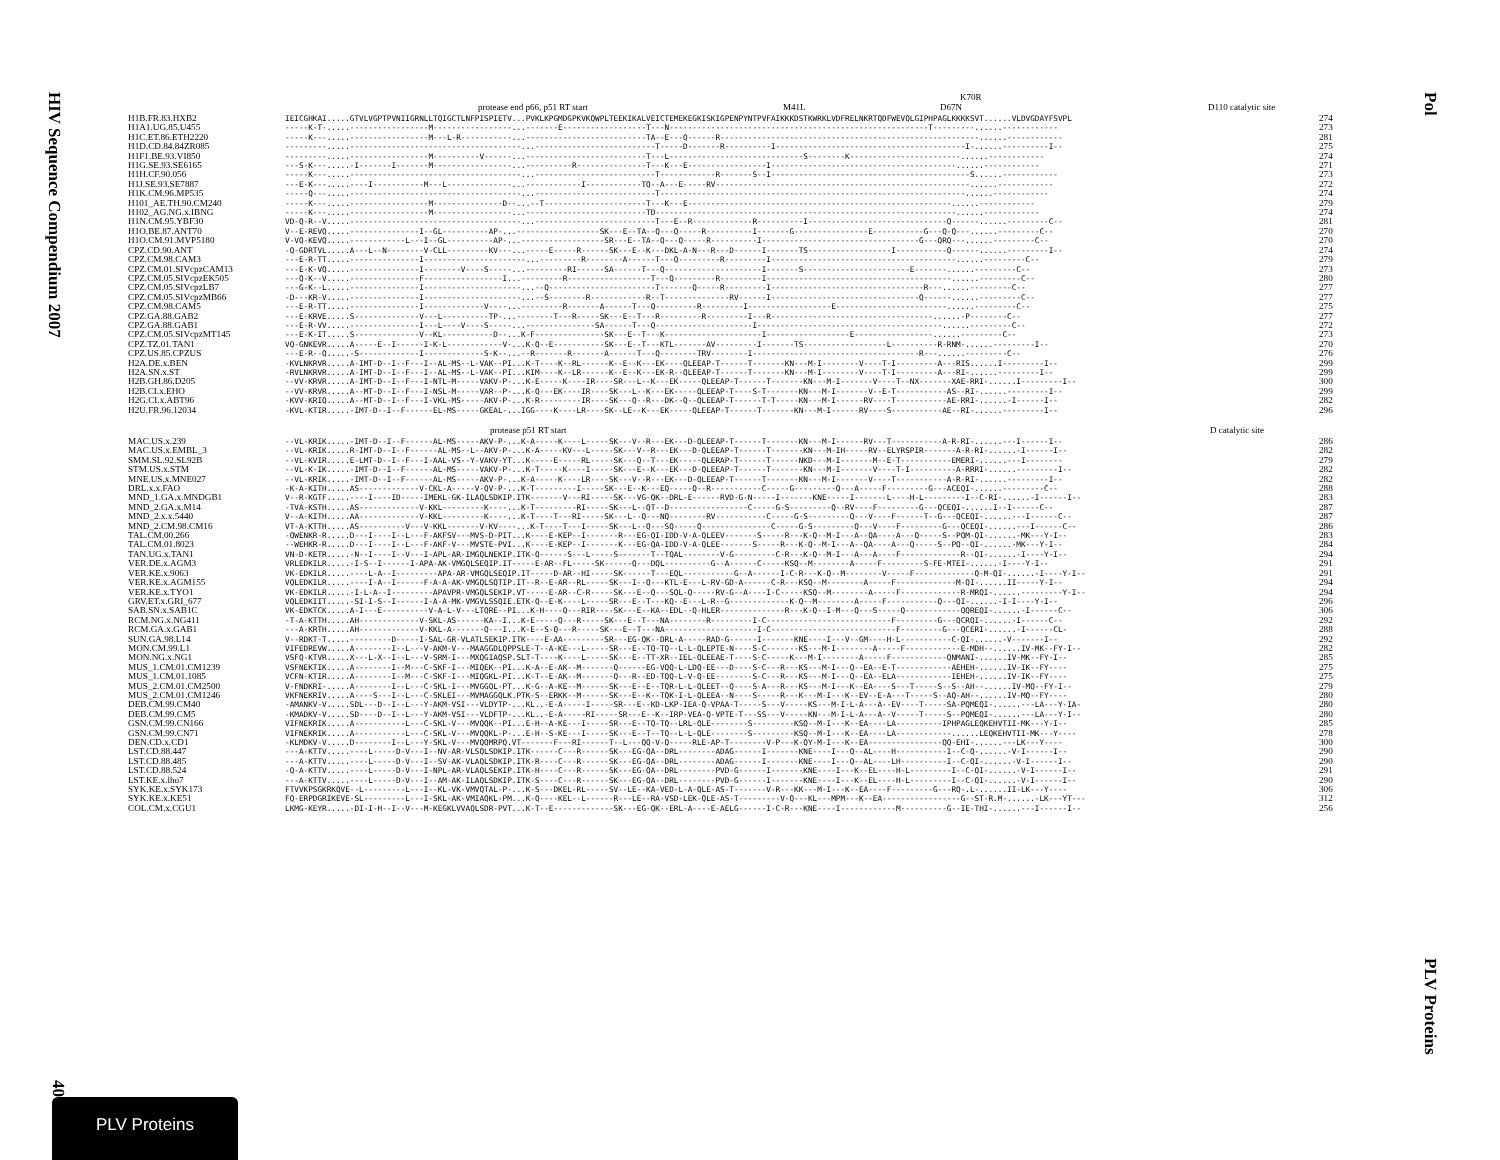HIV Sequence Compendium 2007
407
Pol
PLV Proteins
protease end p66, p51 RT start M41L D67N
K70R
D110 catalytic site
| H1B.FR.83.HXB2 | IEICGHKAI.....GTVLVGPTPVNIIGRNLLTQIGCTLNFPISPIETV...PVKLKPGMDGPKVKQWPLTEEKIKALVEICTEMEKEGKISKIGPENPYNTPVFAIKKKDSTKWRKLVDFRELNKRTQDFWEVQLGIPHPAGLKKKKSVT......VLDVGDAYFSVPL | 274 |
| H1A1.UG.85.U455 | -----K-T-.....-----------------M-----------------...-------E------------------T---N--------------------------------------------------------T---------......------------ | 273 |
| H1C.ET.86.ETH2220 | -----K---.....-----------------M---L-R-----------...--------------------------TA--E---Q------R--------------------------------------------------------......------------ | 281 |
| H1D.CD.84.84ZR085 | ---------.....-------------------------------------...--------------------------T-----D-------R----------I-----------------------------------------I-......----------I-- | 275 |
| H1F1.BE.93.VI850 | ---------.....-----------------M----------V------...--------------------------T---L-----------------------------S--------K------------------------......------------ | 274 |
| H1G.SE.93.SE6165 | ---S-K---.....-I-------I-------M-----------------...----------R---------------T---K---E-----------------I----------------------------------------......------------ | 271 |
| H1H.CF.90.056 | -----K---.....-------------------------------------...--------------------------T------------R-------S--I-------------------------------------------S......------------ | 273 |
| H1J.SE.93.SE7887 | ---E-K---.....----I-----------M---L--------------...------------I------------TQ--A---E-----RV-------------------------------------------------------......------------ | 272 |
| H1K.CM.96.MP535 | -----Q---.....-------------------------------------...--------------------------T------------------------------------------------------------------......------------ | 274 |
| H101_AE.TH.90.CM240 | -----K---.....-----------------M---------------D--...--T----------------------T---K---E---------------------------------------------------------......------------ | 279 |
| H102_AG.NG.x.IBNG | -----K---.....-----------------M-----------------...--------------------------TD-----------------------------------------------------------------......------------ | 274 |
| H1N.CM.95.YBF30 | VD-Q-R--V.....-------------------------------------...--------------------------T---E--R-------------R----------I------------------------------Q------......---------C-- | 281 |
| H1O.BE.87.ANT70 | V--E-REVQ.....---------------I--GL----------AP-...------------------SK---E--TA--Q---Q-----R----------I-------G----------------E-----------G---Q-Q---......---------C-- | 270 |
| H1O.CM.91.MVP5180 | V-VQ-KEVQ.....------------L---I--GL----------AP-...------------------SR---E--TA--Q---Q-----R----------I----------------------------------G---QRQ---......---------C-- | 270 |
| CPZ.CD.90.ANT | -Q-GDRTVL.....A---L--N--------V-CLL---------KV---...-----E-----R------SK---E--K---DKL-A-N---R---D------I-------TS------------------I-----------Q------......---------I-- | 274 |
| CPZ.CM.98.CAM3 | ---E-R-TT.....---------------I----------------------...---------R--------A------T---Q---------R---------I----------------------------------------......---------C-- | 279 |
| CPZ.CM.01.SIVcpzCAM13 | ---E-K-VQ.....---------------I--------V----S-----...---------RI------SA------T---Q---------------------I-------S-----------------------E-------......---------C-- | 273 |
| CPZ.CM.05.SIVcpzEK505 | ---Q-K--V.....---------------F-----------------I...---------R------------------T---Q---------R---------I----------------------------------------......---------C-- | 280 |
| CPZ.CM.05.SIVcpzLB7 | ---G-K--L.....---------------I---------------------...--Q-----------------------T-------Q-----R---------I---------------------------------R---......---------C-- | 277 |
| CPZ.CM.05.SIVcpzMB66 | -D---KR-V.....---------------I---------------------...--S--------R------------R--T--------------RV------I--------------------------------Q------......---------C-- | 277 |
| CPZ.CM.98.CAM5 | ---E-R-TT.....---------------I-------------V----...---------R-------A------T---Q---------R---------I------------------E------------------------......---------C-- | 275 |
| CPZ.GA.88.GAB2 | ---E-KRVE.....S--------------V---L----------TP-...--------T---R-----SK---E--T---R---------R---------I---R-----------------------------------......-P--------C-- | 277 |
| CPZ.GA.88.GAB1 | ---E-R-VV.....---------------I---L----V----S-----...---------------SA------T---Q---------------------I----------------------------------------......---------C-- | 272 |
| CPZ.CM.05.SIVcpzMT145 | ---E-K-IT.....S--------------V--KL-----------D--...K-F---------------SK---E--T---K---------------------I------------------E-----------------......---------C-- | 273 |
| CPZ.TZ.01.TAN1 | VQ-GNKEVR.....A-----E--I------I-K-L------------V-...K-Q--E-----------SK---E--T---KTL-------AV---------I-------TS------------------L----------R-RNM-......---------I-- | 270 |
| CPZ.US.85.CPZUS | ---E-R--Q.....-S-------------I-------------S-K--...--R-------R-------A------T---Q--------TRV--------I------------------------------------R---......---------C-- | 276 |
| H2A.DE.x.BEN | -KVLNKRVR.....A-IMT-D--I--F---I--AL-MS--L-VAK--PI...K-T----K--RL------K--E--K---EK----QLEEAP-T------T-------KN---M-I--------V----T-I---------A---RIS......I---------I-- | 299 |
| H2A.SN.x.ST | -RVLNKRVR.....A-IMT-D--I--F---I--AL-MS--L-VAK--PI...KIM----K--LR------K--E--K---EK-R--QLEEAP-T------T-------KN---M-I--------V----T-I---------A---RI-......---------I-- | 299 |
| H2B.GH.86.D205 | --VV-KRVR.....A-IMT-D--I--F---I-NTL-M-----VAKV-P-...K-E-----K----IR----SR---L--K---EK-----QLEEAP-T------T-------KN---M-I-------V----T--NX-------XAE-RRI-......I---------I-- | 300 |
| H2B.CI.x.EHO | --VV-KRVR.....A--MT-D--I--F---I-NSL-M-----VAR--P-...K-Q---EK----IR----SK---L--K---EK-----QLEEAP-T----S-T-------KN---M-I-------V--E-T-----------AS--RI-......---------I-- | 299 |
| H2G.CI.x.ABT96 | -KVV-KRIQ.....A--MT-D--I--F---I-VKL-MS-----AKV-P-...K-R---------IR----SK---Q--R---DK--Q--QLEEAP-T------T-T-----KN---M-I------RV----T-----------AE-RRI-......-I------I-- | 282 |
| H2U.FR.96.12034 | -KVL-KTIR.....-IMT-D--I--F------EL-MS-----GKEAL-...IGG----K----LR----SK--LE--K---EK-----QLEEAP-T------T-------KN---M-I------RV----S-----------AE--RI-......---------I-- | 296 |
protease p51 RT start D catalytic site
| MAC.US.x.239 | --VL-KRIK.....-IMT-D--I--F------AL-MS-----AKV-P-...K-A-----K----L-----SK---V--R---EK---D-QLEEAP-T------T-------KN---M-I------RV---T-----------A-R-RI-......---I------I-- | 286 |
| MAC.US.x.EMBL_3 | --VL-KRIK.....R-IMT-D--I--F------AL-MS--L--AKV-P-...K-A-----KV---L-----SK---V--R---EK---D-QLEEAP-T------T-------KN---M-IH-----RV--ELYRSPIR-------A-R-RI-......-I------I-- | 282 |
| SMM.SL.92.SL92B | --VL-KVIR.....E-LMT-D--I--F---I-AAL-VS--Y-VAKV-YT...K-----E-----RL-----SK---Q--T---EK-----QLERAP-T------T------NKD---M-I-------M--E-T-----------EMERI-......---I-------- | 279 |
| STM.US.x.STM | --VL-K-IK.....-IMT-D--I--F------AL-MS-----VAKV-P-...K-T-----K----I-----SK---E--K---EK---D-QLEEAP-T------T-------KN---M-I-------V----T-I----------A-RRRI-......---------I-- | 282 |
| MNE.US.x.MNE027 | --VL-KRIK.....-IMT-D--I--F------AL-MS-----AKV-P-...K-A-----K----LR----SK---V--R---EK---D-QLEEAP-T------T-------KN---M-I-------V----T-----------A-R-RI-......---------I-- | 282 |
| DRL.x.x.FAO | -K-A-KITH.....AS-------------V-CKL-A-----V-QV-P-...K-T---------I-----SK---E--K---EQ-----Q--R-----------C-----G---------Q---A-----F---------G---ACEQI-......---------C-- | 288 |
| MND_1.GA.x.MNDGB1 | V--R-KGTF.....----I----ID-----IMEKL-GK-ILAQLSDKIP.ITK-------V---RI-----SK---VG-QK--DRL-E------RVD-G-N-----I-------KNE-----I-------L----H-L---------I--C-RI-......-I------I-- | 283 |
| MND_2.GA.x.M14 | -TVA-KSTH.....AS-------------V-KKL---------K----...K-T---------RI-----SK---L--QT--D-----------------C-----G-S---------Q--RV----F---------G---QCEQI-......I--I------C-- | 287 |
| MND_2.x.x.5440 | V--A-KITH.....AA-------------V-KKL---------K----...K-T----T---RI-----SK---L--Q---NQ--------RV-----------C-----G-S---------Q---V----F------T--G---QCEQI-......---I------C-- | 287 |
| MND_2.CM.98.CM16 | VT-A-KTTH.....AS----------V---V-KKL-------V-KV----...K-T----T---I-----SK---L--Q---SQ-----Q---------------C-----G-S---------Q---V----F---------G---QCEQI-......---I------C-- | 286 |
| TAL.CM.00.266 | -QWENKR-R.....D---I----I--L---F-AKFSV---MVS-D-PIT...K----E-KEP--I-------R---EG-QI-IDD-V-A-QLEEV-------S-----R---K-Q--M-I---A--QA----A---Q-----S--PQM-QI-......-MK---Y-I-- | 283 |
| TAL.CM.01.8023 | --WEHKR-R.....D---I----I--L---F-AKF-V---MVSTE-PVI...K----E-KEP--I-------K---EG-QA-IDD-V-A-QLEE-------S-----R---K-Q--M-I---A--QA----A---Q-----S--PQ--QI-......-MK---Y-I-- | 284 |
| TAN.UG.x.TAN1 | VN-D-KETR.....-N--I----I--V---I-APL-AR-IMGQLNEKIP.ITK-Q------S---L-----S-------T--TQAL--------V-G---------C-R---K-Q--M-I---A---A----F-------------R--QI-......-I----Y-I-- | 294 |
| VER.DE.x.AGM3 | VRLEDKILR.....-I-S--I------I-APA-AK-VMGQLSEQIP.IT-----E-AR--FL-----SK------Q---DQL----------G--A------C-----KSQ--M--------A-----F---------S-FE-MTEI-......-I----Y-I-- | 291 |
| VER.KE.x.9063 | VK-EDKILR.....----L-A--I---------APA-AR-VMGQLSEQIP.IT-----D-AR--HI-----SK------T---EQL-----------G--A------I-C-R---K-Q--M--------V-----F-------------Q-M-QI-......-I----Y-I-- | 291 |
| VER.KE.x.AGM155 | VQLEDKILR.....----I-A--I------F-A-A-AK-VMGQLSQTIP.IT--R--E-AR--RL-----SK---I--Q---KTL-E---L-RV-GD-A------C-R---KSQ--M--------A-----F-------------M-QI-......II-----Y-I-- | 294 |
| VER.KE.x.TYO1 | VK-EDKILR.....-I-L-A--I---------APAVPR-VMGQLSEKIP.VT-----E-AR--C-R-----SK---E--Q---SQL-Q-----RV-G--A----I-C-----KSQ--M--------A-----F-------------R-MRQI-......---------Y-I-- | 294 |
| GRV.ET.x.GRI_677 | VQLEDKIIT.....-SI-I-S--I------I-A-A-MK-VMGVLSSQIE.ETK-Q--E-K----L-----SR---E--T---KQ--E---L-R--G-------------K-Q--M--------A-----F-----------Q---QI-......-I-I----Y-I-- | 296 |
| SAB.SN.x.SAB1C | VK-EDKTCK.....A-I---E----------V-A-L-V---LTQRE--PI...K-H----Q---RIR----SK---E--KA--EDL--Q-HLER--------------R---K-Q--I-M---Q---S-----Q------------QQREQI-......-I------C-- | 306 |
| RCM.NG.x.NG411 | -T-A-KTTH.....AH-------------V-SKL-AS------KA--I...K-E-----Q---R-----SK---E--T---NA--------R---------I-C---------------------------F---------G---QCRQI-......-I------C-- | 292 |
| RCM.GA.x.GAB1 | ---A-KRTH.....AH-------------V-KKL-A-------Q---I...K-E--S-Q---R-----SK---E--T---NA--------------------I-C---------------------------F---------G---QCERI-......-I------CL- | 288 |
| SUN.GA.98.L14 | V--RDKT-T.....---------D-----I-SAL-GR-VLATLSEKIP.ITK----E-AA---------SR---EG-QK--DRL-A-----RAD-G------I-------KNE----I---V--GM----H-L-----------C-QI-......-V-------I-- | 292 |
| MON.CM.99.L1 | VIFEDREVW.....A--------I--L---V-AKM-V---MAAGGDLQPPSLE-T--A-KE---L-----SR---E--TQ-TQ--L-L-QLEPTE-N----S-C-------KS---M-I--------A-----F------------E-MDH--......IV-MK--FY-I-- | 282 |
| MON.NG.x.NG1 | VSFQ-KTVR.....X---L-X--I--L---V-SRM-I---MXQGIAQSP.SLT-T----K----L-----SK---E--TT-XR--IEL-QLEEAE-T----S-C-----K---M-I--------A-----F------------QNMANI-......IV-MK--FY-I-- | 285 |
| MUS_1.CM.01.CM1239 | VSFNEKTIK.....A--------I--M---C-SKF-I---MIQEK--PI...K-A--E-AK--M-------Q------EG-VQQ-L-LDQ-EE---D----S-C---R---KS---M-I---Q--EA--E-T------------AEHEH-......IV-IK--FY---- | 275 |
| MUS_1.CM.01.1085 | VCFN-KTIR.....A--------I--M---C-SKF-I---MIQGKL-PI...K-T--E-AK--M-------Q---R--ED-TQQ-L-V-Q-EE--------S-C---R---KS---M-I---Q--EA--ELA------------IEHEH-......IV-IK--FY---- | 275 |
| MUS_2.CM.01.CM2500 | V-FNDKRI-.....A--------I--L---C-SKL-I---MVGGQL-PT...K-G--A-KE--M------SK---E--E--TQR-L-L-QLEET--Q----S-A---R---KS---M-I---K--EA----S---T-----S--S--AH--......IV-MQ--FY-I-- | 279 |
| MUS_2.CM.01.CM1246 | VKFNEKRIV.....A----S---I--L---C-SKLEI---MVMAGGQLK.PTK-S--ERKK--M------SK---E--K--TQK-I-L-QLEEA--N----S-----R---K---M-I---K--EV--E-A---T-----S--AQ-AH--......IV-MQ--FY---- | 280 |
| DEB.CM.99.CM40 | -AMANKV-V.....SDL---D--I--L---Y-AKM-VSI---VLDYTP-...KL..-E-A-----I-----SR---E--KD-LKP-IEA-Q-VPAA-T-----S---V-----KS---M-I-L-A---A--EV----T-----SA-PQMEQI-......---LA---Y-IA- | 280 |
| DEB.CM.99.CM5 | -KMADKV-V.....SD----D--I--L---Y-AKM-VSI---VLDFTP-...KL..-E-A-----RI-----SR---E--K--IRP-VEA-Q-VPTE-T---SS---V-----KN---M-I-L-A---A--V-----T-----S--PQMEQI-......---LA---Y-I-- | 280 |
| GSN.CM.99.CN166 | VIFNEKRIK.....A-----------L---C-SKL-V---MVQQK--PI...E-H--A-KE---I-----SR---E--TQ-TQ--LRL-QLE--------S---------KSQ--M-I---K--EA----LA----------IPHPAGLEQKEHVTII-MK---Y-I-- | 285 |
| GSN.CM.99.CN71 | VIFNEKRIK.....A-----------L---C-SKL-V---MVQQKL-P-...E-H--S-KE---I-----SK---E--T--TQ--L-L-QLE--------S---------KSQ--M-I---K--EA----LA------------......LEQKEHVTII-MK---Y---- | 278 |
| DEN.CD.x.CD1 | -KLMDKV-V.....D--------I--L---Y-SKL-V---MVQQMRPQ.VT-------F---RI------T--L---QQ-V-Q-----RLE-AP-T--------V-P---K-QY-M-I---K--EA----------------QQ-EHI-......---LK---Y---- | 300 |
| LST.CD.88.447 | ---A-KTTV.....----L-----D-V---I--NV-AR-VLSQLSDKIP.ITK------C---R------SK---EG-QA--DRL--------ADAG------I-------KNE----I---Q--AL----H-----------I--C-Q-......-V-I------I-- | 290 |
| LST.CD.88.485 | ---A-KTTV.....----L-----D-V---I--SV-AK-VLAQLSDKIP.ITK-R----C---R------SK---EG-QA--DRL--------ADAG------I-------KNE----I---Q--AL----LH----------I--C-QI-......-V-I------I-- | 290 |
| LST.CD.88.524 | -Q-A-KTTV.....----L-----D-V---I-NPL-AR-VLAQLSEKIP.ITK-H----C---R------SK---EG-QA--DRL--------PVD-G------I-------KNE----I---K--EL----H-L---------I--C-QI-......-V-I------I-- | 291 |
| LST.KE.x.lho7 | ---A-KTTV.....----L-----D-V---I--AM-AK-ILAQLSDKIP.ITK-S----C---R------SK---EG-QA--DRL--------PVD-G------I-------KNE----I---K--EL----H-L---------I--C-QI-......-V-I------I-- | 290 |
| SYK.KE.x.SYK173 | FTVVKPSGKRKQVE--L---------L---I--KL-VK-VMVQTAL-P-...K-S---DKEL-RL-----SV--LE--KA-VED-L-A-QLE-AS-T-------V-R---KK---M-I---K--EA----F---------G---RQ-.L-......II-LK---Y---- | 306 |
| SYK.KE.x.KE51 | FQ-ERPDGRIKEVE-SL---------L---I-SKL-AK-VMIAQKL-PM...K-Q----KEL--L------R---LE--RA-VSD-LEK-QLE-AS-T---------V-Q---KL---MPM---K--EA-----------------G--ST-R.M-......-LK---YT--- | 312 |
| COL.CM.x.CGU1 | LKMG-KEYR.....-DI-I-H--I--V---M-KEGKLVVAQLSDR-PVT...K-T--E-------------SK---EG-QK--ERL-A----E-AELG------I-C-R---KNE----I------------M----------G--IE-THI-......---I------I-- | 256 |
PLV Proteins